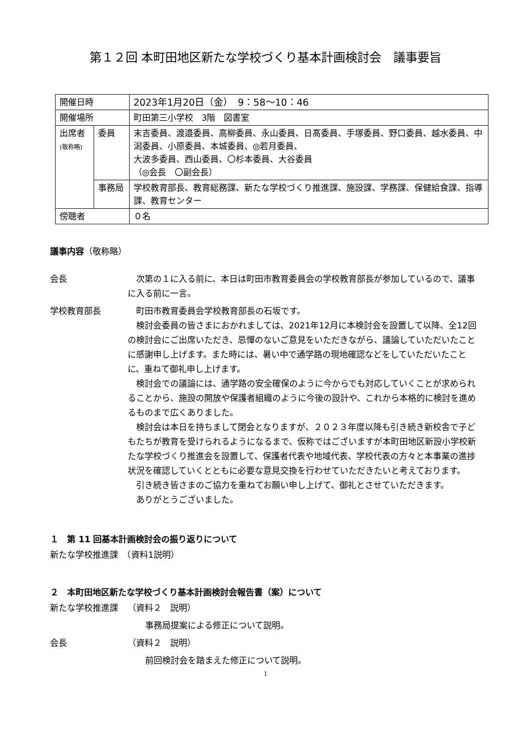第１２回 本町田地区新たな学校づくり基本計画検討会　議事要旨
| 開催日時 | | 2023年1月20日（金） 9：58～10：46 |
| 開催場所 | | 町田第三小学校 3階 図書室 |
| 出席者 (敬称略) | 委員 | 末吉委員、渡邉委員、高柳委員、永山委員、日髙委員、手塚委員、野口委員、越水委員、中潟委員、小原委員、本城委員、◎若月委員、 大波多委員、西山委員、〇杉本委員、大谷委員 （◎会長 〇副会長） |
| | 事務局 | 学校教育部長、教育総務課、新たな学校づくり推進課、施設課、学務課、保健給食課、指導課、教育センター |
| 傍聴者 | | ０名 |
議事内容（敬称略）
会長 次第の１に入る前に、本日は町田市教育委員会の学校教育部長が参加しているので、議事に入る前に一言。
学校教育部長 町田市教育委員会学校教育部長の石坂です。
検討会委員の皆さまにおかれましては、2021年12月に本検討会を設置して以降、全12回の検討会にご出席いただき、忌憚のないご意見をいただきながら、議論していただいたことに感謝申し上げます。また時には、暑い中で通学路の現地確認などをしていただいたことに、重ねて御礼申し上げます。
検討会での議論には、通学路の安全確保のように今からでも対応していくことが求められることから、施設の開放や保護者組織のように今後の設計や、これから本格的に検討を進めるものまで広くありました。
検討会は本日を持ちまして閉会となりますが、２０２３年度以降も引き続き新校舎で子どもたちが教育を受けられるようになるまで、仮称ではございますが本町田地区新設小学校新たな学校づくり推進会を設置して、保護者代表や地域代表、学校代表の方々と本事業の進捗状況を確認していくとともに必要な意見交換を行わせていただきたいと考えております。
引き続き皆さまのご協力を重ねてお願い申し上げて、御礼とさせていただきます。
ありがとうございました。
１　第 11 回基本計画検討会の振り返りについて
新たな学校推進課　（資料1説明）
２　本町田地区新たな学校づくり基本計画検討会報告書（案）について
新たな学校推進課 （資料２　説明）
事務局提案による修正について説明。
会長 （資料２　説明）
前回検討会を踏まえた修正について説明。
1